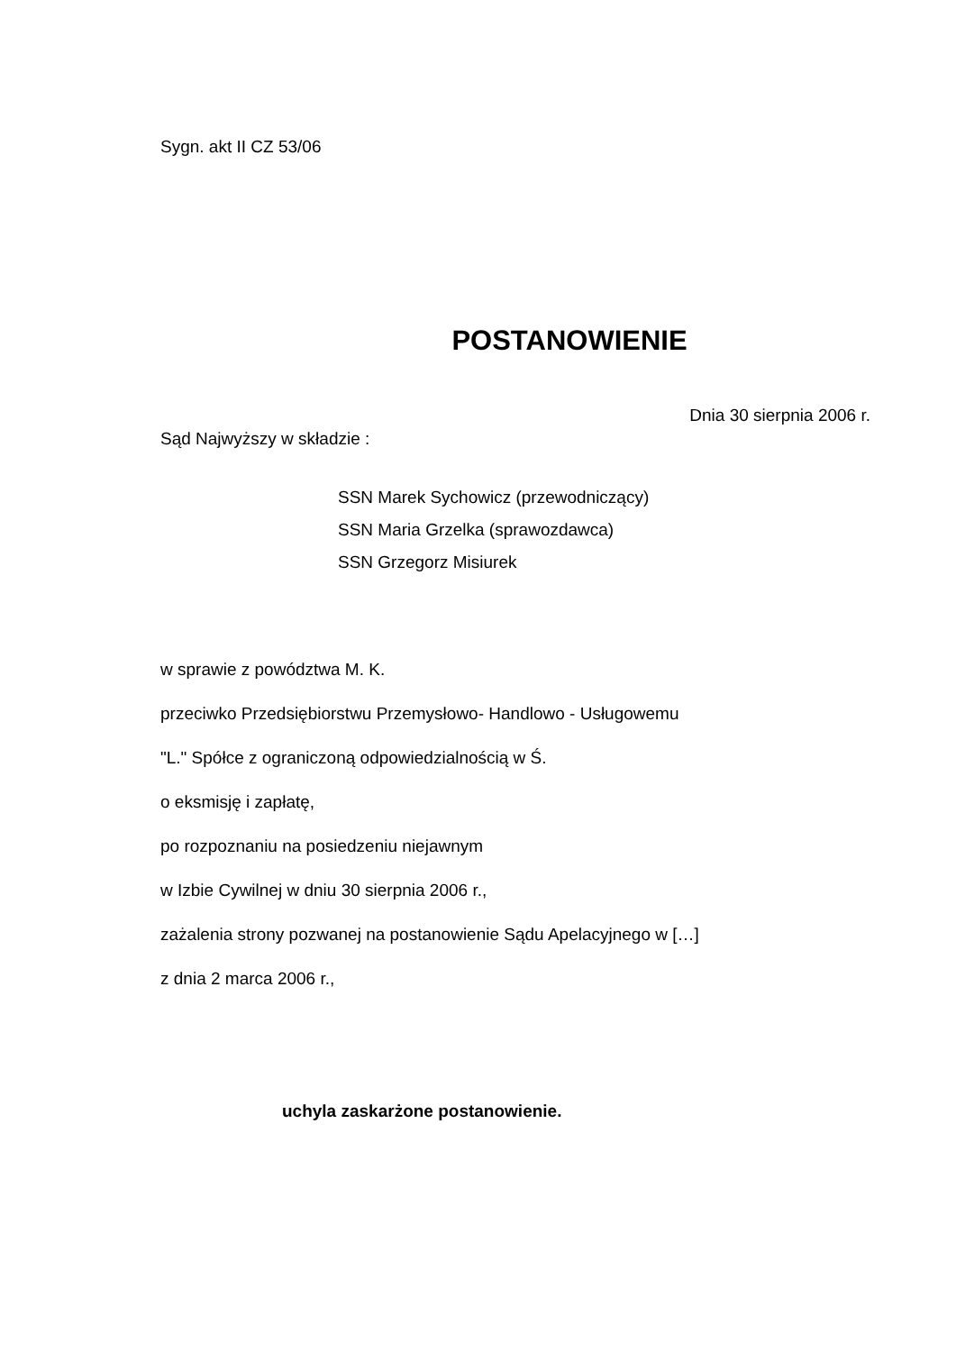Sygn. akt II CZ 53/06
POSTANOWIENIE
Dnia 30 sierpnia 2006 r.
Sąd Najwyższy w składzie :
SSN Marek Sychowicz (przewodniczący)
SSN Maria Grzelka (sprawozdawca)
SSN Grzegorz Misiurek
w sprawie z powództwa M. K.
przeciwko Przedsiębiorstwu Przemysłowo- Handlowo - Usługowemu
"L." Spółce z ograniczoną odpowiedzialnością w Ś.
o eksmisję i zapłatę,
po rozpoznaniu na posiedzeniu niejawnym
w Izbie Cywilnej w dniu 30 sierpnia 2006 r.,
zażalenia strony pozwanej na postanowienie Sądu Apelacyjnego w […]
z dnia 2 marca 2006 r.,
uchyla zaskarżone postanowienie.